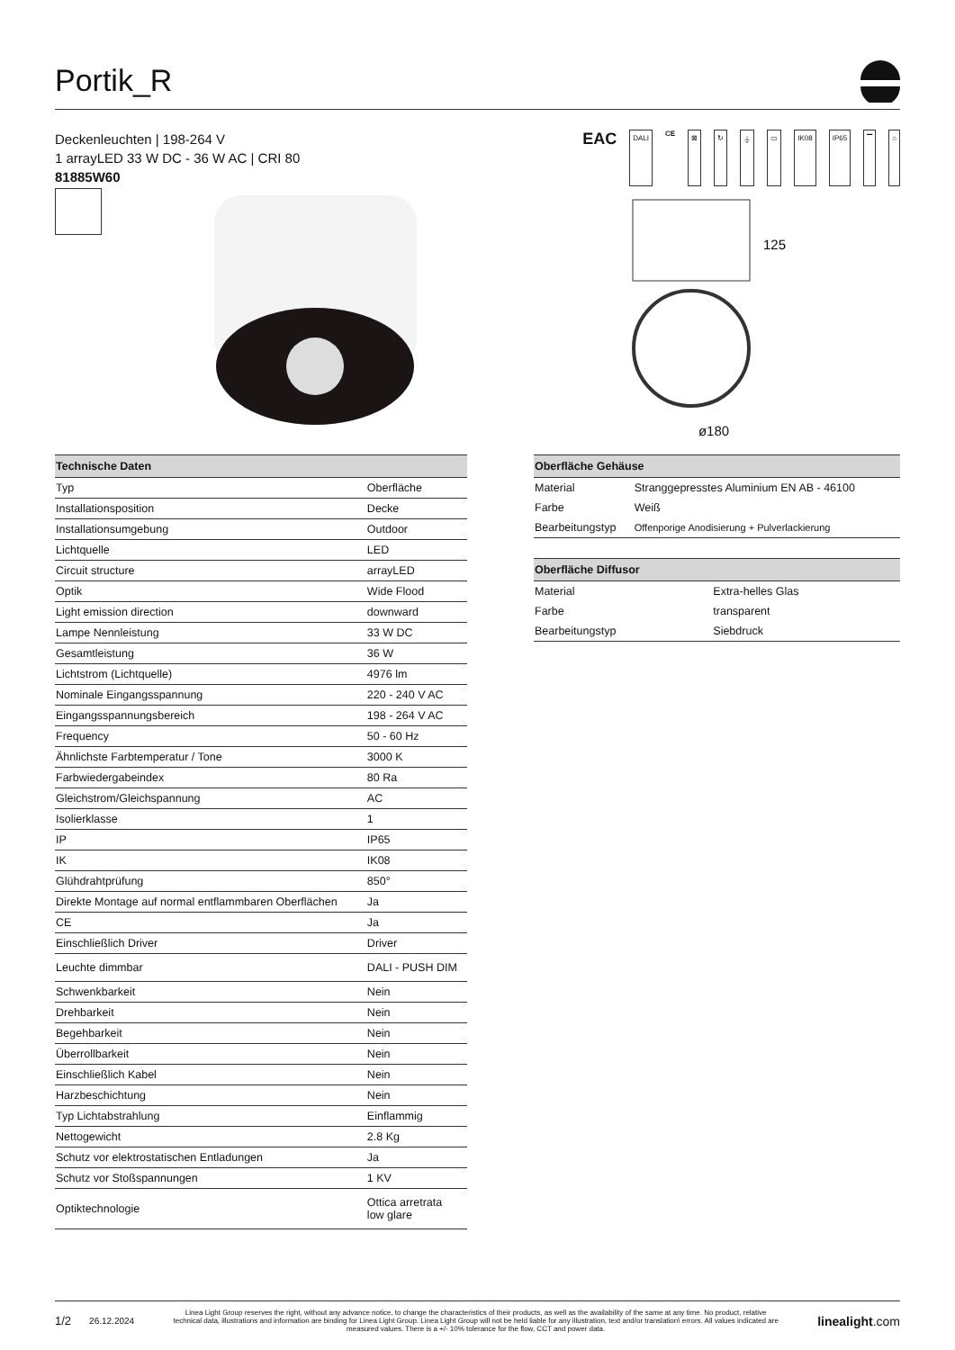Portik_R
Deckenleuchten | 198-264 V
1 arrayLED 33 W DC - 36 W AC | CRI 80
81885W60
EAC DALI CE ⊠ ↻ ⏚ ▭ IK08 IP65 ▔ ⌂
125
ø180
| Technische Daten | |
| --- | --- |
| Typ | Oberfläche |
| Installationsposition | Decke |
| Installationsumgebung | Outdoor |
| Lichtquelle | LED |
| Circuit structure | arrayLED |
| Optik | Wide Flood |
| Light emission direction | downward |
| Lampe Nennleistung | 33 W DC |
| Gesamtleistung | 36 W |
| Lichtstrom (Lichtquelle) | 4976 lm |
| Nominale Eingangsspannung | 220 - 240 V AC |
| Eingangsspannungsbereich | 198 - 264 V AC |
| Frequency | 50 - 60 Hz |
| Ähnlichste Farbtemperatur / Tone | 3000 K |
| Farbwiedergabeindex | 80 Ra |
| Gleichstrom/Gleichspannung | AC |
| Isolierklasse | 1 |
| IP | IP65 |
| IK | IK08 |
| Glühdrahtprüfung | 850° |
| Direkte Montage auf normal entflammbaren Oberflächen | Ja |
| CE | Ja |
| Einschließlich Driver | Driver |
| Leuchte dimmbar | DALI - PUSH DIM |
| Schwenkbarkeit | Nein |
| Drehbarkeit | Nein |
| Begehbarkeit | Nein |
| Überrollbarkeit | Nein |
| Einschließlich Kabel | Nein |
| Harzbeschichtung | Nein |
| Typ Lichtabstrahlung | Einflammig |
| Nettogewicht | 2.8 Kg |
| Schutz vor elektrostatischen Entladungen | Ja |
| Schutz vor Stoßspannungen | 1 KV |
| Optiktechnologie | Ottica arretrata low glare |
| Oberfläche Gehäuse | |
| --- | --- |
| Material | Stranggepresstes Aluminium EN AB - 46100 |
| Farbe | Weiß |
| Bearbeitungstyp | Offenporige Anodisierung + Pulverlackierung |
| Oberfläche Diffusor | |
| --- | --- |
| Material | Extra-helles Glas |
| Farbe | transparent |
| Bearbeitungstyp | Siebdruck |
1/2 26.12.2024 Linea Light Group reserves the right, without any advance notice, to change the characteristics of their products, as well as the availability of the same at any time. No product, relative technical data, illustrations and information are binding for Linea Light Group. Linea Light Group will not be held liable for any illustration, text and/or translation\ errors. All values indicated are measured values. There is a +/- 10% tolerance for the flow, CCT and power data. linealight.com